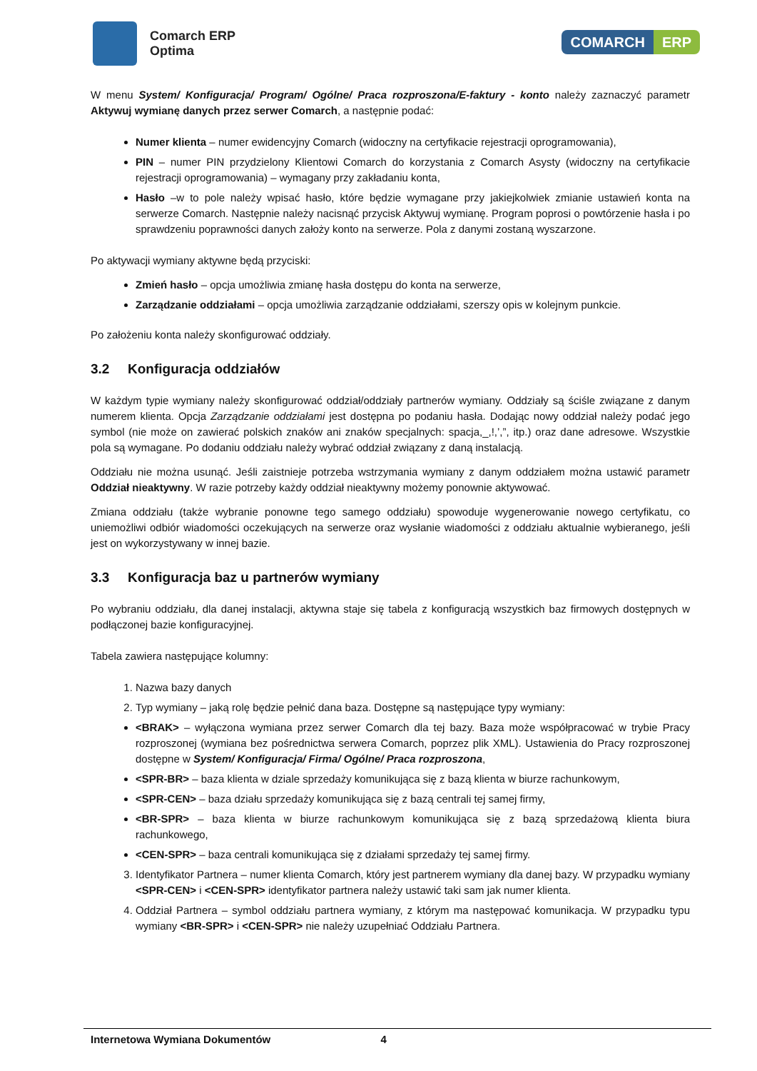Comarch ERP
Optima
COMARCH ERP
W menu System/ Konfiguracja/ Program/ Ogólne/ Praca rozproszona/E-faktury - konto należy zaznaczyć parametr Aktywuj wymianę danych przez serwer Comarch, a następnie podać:
Numer klienta – numer ewidencyjny Comarch (widoczny na certyfikacie rejestracji oprogramowania),
PIN – numer PIN przydzielony Klientowi Comarch do korzystania z Comarch Asysty (widoczny na certyfikacie rejestracji oprogramowania) – wymagany przy zakładaniu konta,
Hasło –w to pole należy wpisać hasło, które będzie wymagane przy jakiejkolwiek zmianie ustawień konta na serwerze Comarch. Następnie należy nacisnąć przycisk Aktywuj wymianę. Program poprosi o powtórzenie hasła i po sprawdzeniu poprawności danych założy konto na serwerze. Pola z danymi zostaną wyszarzone.
Po aktywacji wymiany aktywne będą przyciski:
Zmień hasło – opcja umożliwia zmianę hasła dostępu do konta na serwerze,
Zarządzanie oddziałami – opcja umożliwia zarządzanie oddziałami, szerszy opis w kolejnym punkcie.
Po założeniu konta należy skonfigurować oddziały.
3.2 Konfiguracja oddziałów
W każdym typie wymiany należy skonfigurować oddział/oddziały partnerów wymiany. Oddziały są ściśle związane z danym numerem klienta. Opcja Zarządzanie oddziałami jest dostępna po podaniu hasła. Dodając nowy oddział należy podać jego symbol (nie może on zawierać polskich znaków ani znaków specjalnych: spacja,_,!,’,”, itp.) oraz dane adresowe. Wszystkie pola są wymagane. Po dodaniu oddziału należy wybrać oddział związany z daną instalacją.
Oddziału nie można usunąć. Jeśli zaistnieje potrzeba wstrzymania wymiany z danym oddziałem można ustawić parametr Oddział nieaktywny. W razie potrzeby każdy oddział nieaktywny możemy ponownie aktywować.
Zmiana oddziału (także wybranie ponowne tego samego oddziału) spowoduje wygenerowanie nowego certyfikatu, co uniemożliwi odbiór wiadomości oczekujących na serwerze oraz wysłanie wiadomości z oddziału aktualnie wybieranego, jeśli jest on wykorzystywany w innej bazie.
3.3 Konfiguracja baz u partnerów wymiany
Po wybraniu oddziału, dla danej instalacji, aktywna staje się tabela z konfiguracją wszystkich baz firmowych dostępnych w podłączonej bazie konfiguracyjnej.
Tabela zawiera następujące kolumny:
1. Nazwa bazy danych
2. Typ wymiany – jaką rolę będzie pełnić dana baza. Dostępne są następujące typy wymiany:
<BRAK> – wyłączona wymiana przez serwer Comarch dla tej bazy. Baza może współpracować w trybie Pracy rozproszonej (wymiana bez pośrednictwa serwera Comarch, poprzez plik XML). Ustawienia do Pracy rozproszonej dostępne w System/ Konfiguracja/ Firma/ Ogólne/ Praca rozproszona,
<SPR-BR> – baza klienta w dziale sprzedaży komunikująca się z bazą klienta w biurze rachunkowym,
<SPR-CEN> – baza działu sprzedaży komunikująca się z bazą centrali tej samej firmy,
<BR-SPR> – baza klienta w biurze rachunkowym komunikująca się z bazą sprzedażową klienta biura rachunkowego,
<CEN-SPR> – baza centrali komunikująca się z działami sprzedaży tej samej firmy.
3. Identyfikator Partnera – numer klienta Comarch, który jest partnerem wymiany dla danej bazy. W przypadku wymiany <SPR-CEN> i <CEN-SPR> identyfikator partnera należy ustawić taki sam jak numer klienta.
4. Oddział Partnera – symbol oddziału partnera wymiany, z którym ma następować komunikacja. W przypadku typu wymiany <BR-SPR> i <CEN-SPR> nie należy uzupełniać Oddziału Partnera.
Internetowa Wymiana Dokumentów 4